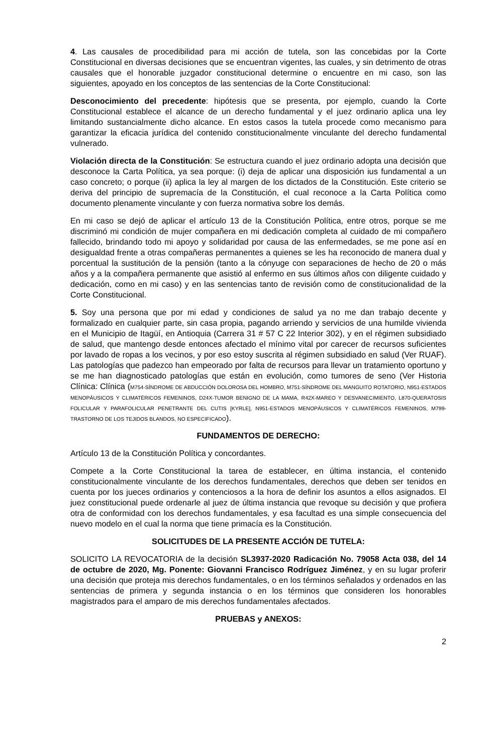4. Las causales de procedibilidad para mi acción de tutela, son las concebidas por la Corte Constitucional en diversas decisiones que se encuentran vigentes, las cuales, y sin detrimento de otras causales que el honorable juzgador constitucional determine o encuentre en mi caso, son las siguientes, apoyado en los conceptos de las sentencias de la Corte Constitucional:
Desconocimiento del precedente: hipótesis que se presenta, por ejemplo, cuando la Corte Constitucional establece el alcance de un derecho fundamental y el juez ordinario aplica una ley limitando sustancialmente dicho alcance. En estos casos la tutela procede como mecanismo para garantizar la eficacia jurídica del contenido constitucionalmente vinculante del derecho fundamental vulnerado.
Violación directa de la Constitución: Se estructura cuando el juez ordinario adopta una decisión que desconoce la Carta Política, ya sea porque: (i) deja de aplicar una disposición ius fundamental a un caso concreto; o porque (ii) aplica la ley al margen de los dictados de la Constitución. Este criterio se deriva del principio de supremacía de la Constitución, el cual reconoce a la Carta Política como documento plenamente vinculante y con fuerza normativa sobre los demás.
En mi caso se dejó de aplicar el artículo 13 de la Constitución Política, entre otros, porque se me discriminó mi condición de mujer compañera en mi dedicación completa al cuidado de mi compañero fallecido, brindando todo mi apoyo y solidaridad por causa de las enfermedades, se me pone así en desigualdad frente a otras compañeras permanentes a quienes se les ha reconocido de manera dual y porcentual la sustitución de la pensión (tanto a la cónyuge con separaciones de hecho de 20 o más años y a la compañera permanente que asistió al enfermo en sus últimos años con diligente cuidado y dedicación, como en mi caso) y en las sentencias tanto de revisión como de constitucionalidad de la Corte Constitucional.
5. Soy una persona que por mi edad y condiciones de salud ya no me dan trabajo decente y formalizado en cualquier parte, sin casa propia, pagando arriendo y servicios de una humilde vivienda en el Municipio de Itagüí, en Antioquia (Carrera 31 # 57 C 22 Interior 302), y en el régimen subsidiado de salud, que mantengo desde entonces afectado el mínimo vital por carecer de recursos suficientes por lavado de ropas a los vecinos, y por eso estoy suscrita al régimen subsidiado en salud (Ver RUAF). Las patologías que padezco han empeorado por falta de recursos para llevar un tratamiento oportuno y se me han diagnosticado patologías que están en evolución, como tumores de seno (Ver Historia Clínica: Clínica (M754-SÍNDROME DE ABDUCCIÓN DOLOROSA DEL HOMBRO, M751-SÍNDROME DEL MANGUITO ROTATORIO, N951-ESTADOS MENOPÁUSICOS Y CLIMATÉRICOS FEMENINOS, D24X-TUMOR BENIGNO DE LA MAMA, R42X-MAREO Y DESVANECIMIENTO, L870-QUERATOSIS FOLICULAR Y PARAFOLICULAR PENETRANTE DEL CUTIS [KYRLE], N951-ESTADOS MENOPÁUSICOS Y CLIMATÉRICOS FEMENINOS, M799-TRASTORNO DE LOS TEJIDOS BLANDOS, NO ESPECIFICADO).
FUNDAMENTOS DE DERECHO:
Artículo 13 de la Constitución Política y concordantes.
Compete a la Corte Constitucional la tarea de establecer, en última instancia, el contenido constitucionalmente vinculante de los derechos fundamentales, derechos que deben ser tenidos en cuenta por los jueces ordinarios y contenciosos a la hora de definir los asuntos a ellos asignados. El juez constitucional puede ordenarle al juez de última instancia que revoque su decisión y que profiera otra de conformidad con los derechos fundamentales, y esa facultad es una simple consecuencia del nuevo modelo en el cual la norma que tiene primacía es la Constitución.
SOLICITUDES DE LA PRESENTE ACCIÓN DE TUTELA:
SOLICITO LA REVOCATORIA de la decisión SL3937-2020 Radicación No. 79058 Acta 038, del 14 de octubre de 2020, Mg. Ponente: Giovanni Francisco Rodríguez Jiménez, y en su lugar proferir una decisión que proteja mis derechos fundamentales, o en los términos señalados y ordenados en las sentencias de primera y segunda instancia o en los términos que consideren los honorables magistrados para el amparo de mis derechos fundamentales afectados.
PRUEBAS y ANEXOS:
2